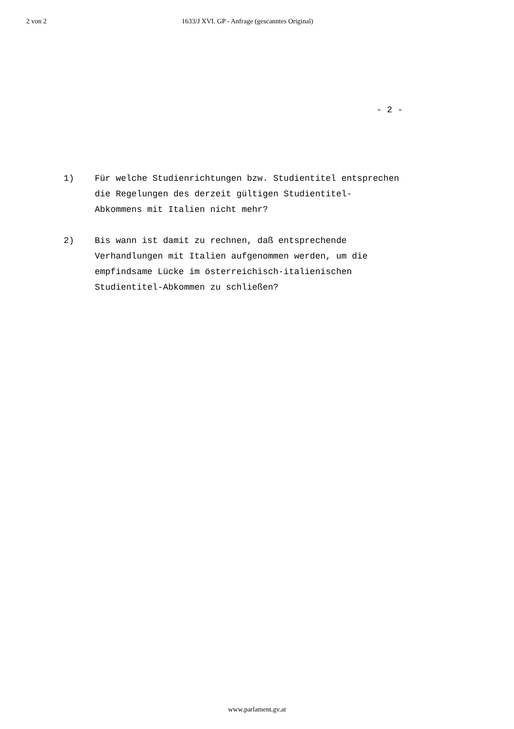2 von 2 1633/J XVI. GP - Anfrage (gescanntes Original)
- 2 -
1) Für welche Studienrichtungen bzw. Studientitel entsprechen
die Regelungen des derzeit gültigen Studientitel-
Abkommens mit Italien nicht mehr?
2) Bis wann ist damit zu rechnen, daß entsprechende
Verhandlungen mit Italien aufgenommen werden, um die
empfindsame Lücke im österreichisch-italienischen
Studientitel-Abkommen zu schließen?
www.parlament.gv.at